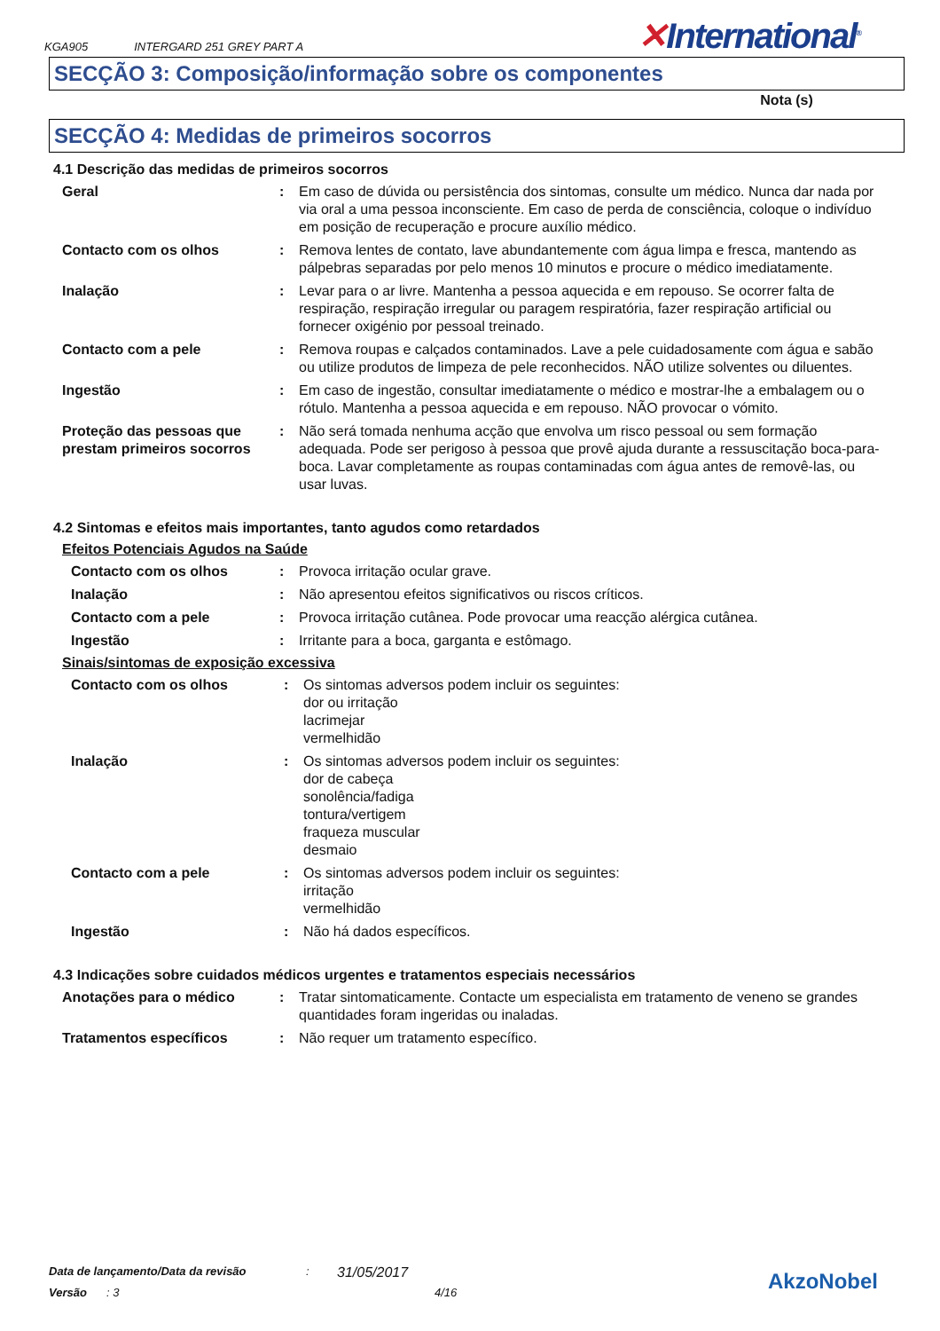KGA905 INTERGARD 251 GREY PART A
✕International<sup>®</sup>
SECÇÃO 3: Composição/informação sobre os componentes
Nota (s)
SECÇÃO 4: Medidas de primeiros socorros
4.1 Descrição das medidas de primeiros socorros
Geral : Em caso de dúvida ou persistência dos sintomas, consulte um médico. Nunca dar nada por via oral a uma pessoa inconsciente. Em caso de perda de consciência, coloque o indivíduo em posição de recuperação e procure auxílio médico.
Contacto com os olhos : Remova lentes de contato, lave abundantemente com água limpa e fresca, mantendo as pálpebras separadas por pelo menos 10 minutos e procure o médico imediatamente.
Inalação : Levar para o ar livre. Mantenha a pessoa aquecida e em repouso. Se ocorrer falta de respiração, respiração irregular ou paragem respiratória, fazer respiração artificial ou fornecer oxigénio por pessoal treinado.
Contacto com a pele : Remova roupas e calçados contaminados. Lave a pele cuidadosamente com água e sabão ou utilize produtos de limpeza de pele reconhecidos. NÃO utilize solventes ou diluentes.
Ingestão : Em caso de ingestão, consultar imediatamente o médico e mostrar-lhe a embalagem ou o rótulo. Mantenha a pessoa aquecida e em repouso. NÃO provocar o vómito.
Proteção das pessoas que prestam primeiros socorros
: Não será tomada nenhuma acção que envolva um risco pessoal ou sem formação adequada. Pode ser perigoso à pessoa que provê ajuda durante a ressuscitação boca-para-boca. Lavar completamente as roupas contaminadas com água antes de removê-las, ou usar luvas.
4.2 Sintomas e efeitos mais importantes, tanto agudos como retardados
Efeitos Potenciais Agudos na Saúde
Contacto com os olhos : Provoca irritação ocular grave.
Inalação : Não apresentou efeitos significativos ou riscos críticos.
Contacto com a pele : Provoca irritação cutânea. Pode provocar uma reacção alérgica cutânea.
Ingestão : Irritante para a boca, garganta e estômago.
Sinais/sintomas de exposição excessiva
Contacto com os olhos : Os sintomas adversos podem incluir os seguintes:
dor ou irritação
lacrimejar
vermelhidão
Inalação : Os sintomas adversos podem incluir os seguintes:
dor de cabeça
sonolência/fadiga
tontura/vertigem
fraqueza muscular
desmaio
Contacto com a pele : Os sintomas adversos podem incluir os seguintes:
irritação
vermelhidão
Ingestão : Não há dados específicos.
4.3 Indicações sobre cuidados médicos urgentes e tratamentos especiais necessários
Anotações para o médico : Tratar sintomaticamente. Contacte um especialista em tratamento de veneno se grandes quantidades foram ingeridas ou inaladas.
Tratamentos específicos : Não requer um tratamento específico.
Data de lançamento/Data da revisão: 31/05/2017
Versão: 3 4/16
AkzoNobel